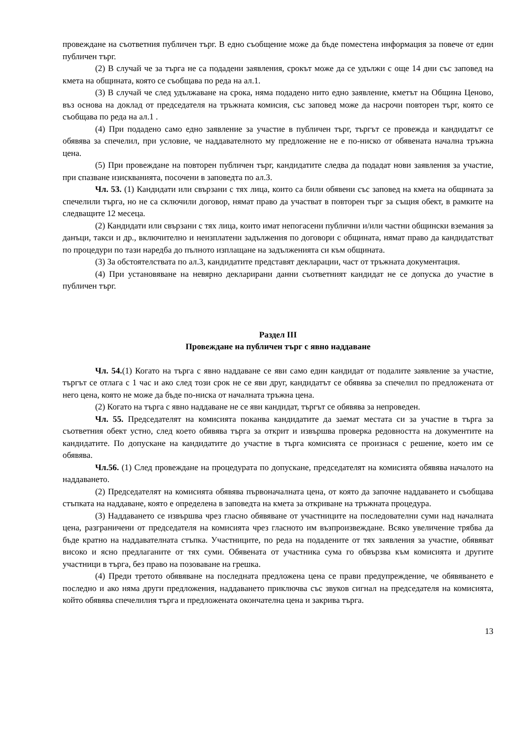провеждане на съответния публичен търг. В едно съобщение може да бъде поместена информация за повече от един публичен търг.
(2) В случай че за търга не са подадени заявления, срокът може да се удължи с още 14 дни със заповед на кмета на общината, която се съобщава по реда на ал.1.
(3) В случай че след удължаване на срока, няма подадено нито едно заявление, кметът на Община Ценово, въз основа на доклад от председателя на тръжната комисия, със заповед може да насрочи повторен търг, която се съобщава по реда на ал.1 .
(4) При подадено само едно заявление за участие в публичен търг, търгът се провежда и кандидатът се обявява за спечелил, при условие, че наддавателното му предложение не е по-ниско от обявената начална тръжна цена.
(5) При провеждане на повторен публичен търг, кандидатите следва да подадат нови заявления за участие, при спазване изискванията, посочени в заповедта по ал.3.
Чл. 53. (1) Кандидати или свързани с тях лица, които са били обявени със заповед на кмета на общината за спечелили търга, но не са сключили договор, нямат право да участват в повторен търг за същия обект, в рамките на следващите 12 месеца.
(2) Кандидати или свързани с тях лица, които имат непогасени публични и/или частни общински вземания за данъци, такси и др., включително и неизплатени задължения по договори с общината, нямат право да кандидатстват по процедури по тази наредба до пълното изплащане на задълженията си към общината.
(3) За обстоятелствата по ал.3, кандидатите представят декларации, част от тръжната документация.
(4) При установяване на невярно декларирани данни съответният кандидат не се допуска до участие в публичен търг.
Раздел III
Провеждане на публичен търг с явно наддаване
Чл. 54.(1) Когато на търга с явно наддаване се яви само един кандидат от подалите заявление за участие, търгът се отлага с 1 час и ако след този срок не се яви друг, кандидатът се обявява за спечелил по предложената от него цена, която не може да бъде по-ниска от началната тръжна цена.
(2) Когато на търга с явно наддаване не се яви кандидат, търгът се обявява за непроведен.
Чл. 55. Председателят на комисията поканва кандидатите да заемат местата си за участие в търга за съответния обект устно, след което обявява търга за открит и извършва проверка редовността на документите на кандидатите. По допускане на кандидатите до участие в търга комисията се произнася с решение, което им се обявява.
Чл.56. (1) След провеждане на процедурата по допускане, председателят на комисията обявява началото на наддаването.
(2) Председателят на комисията обявява първоначалната цена, от която да започне наддаването и съобщава стъпката на наддаване, която е определена в заповедта на кмета за откриване на тръжната процедура.
(3) Наддаването се извършва чрез гласно обявяване от участниците на последователни суми над началната цена, разграничени от председателя на комисията чрез гласното им възпроизвеждане. Всяко увеличение трябва да бъде кратно на наддавателната стъпка. Участниците, по реда на подадените от тях заявления за участие, обявяват високо и ясно предлаганите от тях суми. Обявената от участника сума го обвързва към комисията и другите участници в търга, без право на позоваване на грешка.
(4) Преди третото обявяване на последната предложена цена се прави предупреждение, че обявяването е последно и ако няма други предложения, наддаването приключва със звуков сигнал на председателя на комисията, който обявява спечелилия търга и предложената окончателна цена и закрива търга.
13